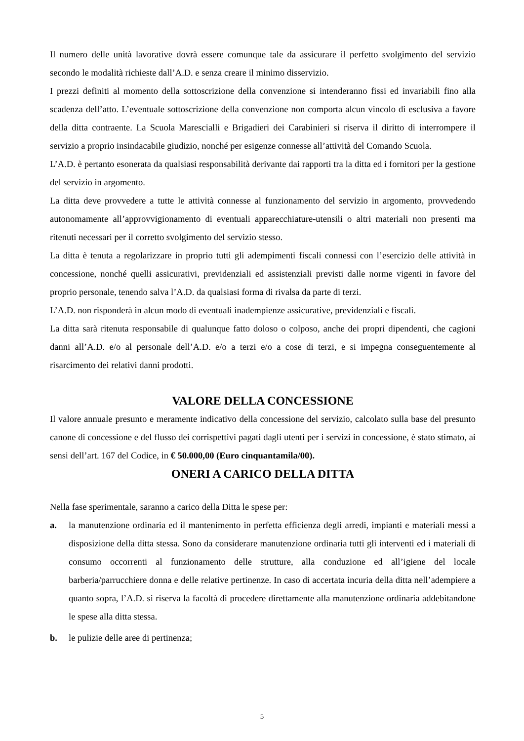Il numero delle unità lavorative dovrà essere comunque tale da assicurare il perfetto svolgimento del servizio secondo le modalità richieste dall’A.D. e senza creare il minimo disservizio.
I prezzi definiti al momento della sottoscrizione della convenzione si intenderanno fissi ed invariabili fino alla scadenza dell’atto. L’eventuale sottoscrizione della convenzione non comporta alcun vincolo di esclusiva a favore della ditta contraente. La Scuola Marescialli e Brigadieri dei Carabinieri si riserva il diritto di interrompere il servizio a proprio insindacabile giudizio, nonché per esigenze connesse all’attività del Comando Scuola.
L’A.D. è pertanto esonerata da qualsiasi responsabilità derivante dai rapporti tra la ditta ed i fornitori per la gestione del servizio in argomento.
La ditta deve provvedere a tutte le attività connesse al funzionamento del servizio in argomento, provvedendo autonomamente all’approvvigionamento di eventuali apparecchiature-utensili o altri materiali non presenti ma ritenuti necessari per il corretto svolgimento del servizio stesso.
La ditta è tenuta a regolarizzare in proprio tutti gli adempimenti fiscali connessi con l’esercizio delle attività in concessione, nonché quelli assicurativi, previdenziali ed assistenziali previsti dalle norme vigenti in favore del proprio personale, tenendo salva l’A.D. da qualsiasi forma di rivalsa da parte di terzi.
L’A.D. non risponderà in alcun modo di eventuali inadempienze assicurative, previdenziali e fiscali.
La ditta sarà ritenuta responsabile di qualunque fatto doloso o colposo, anche dei propri dipendenti, che cagioni danni all’A.D. e/o al personale dell’A.D. e/o a terzi e/o a cose di terzi, e si impegna conseguentemente al risarcimento dei relativi danni prodotti.
VALORE DELLA CONCESSIONE
Il valore annuale presunto e meramente indicativo della concessione del servizio, calcolato sulla base del presunto canone di concessione e del flusso dei corrispettivi pagati dagli utenti per i servizi in concessione, è stato stimato, ai sensi dell’art. 167 del Codice, in € 50.000,00 (Euro cinquantamila/00).
ONERI A CARICO DELLA DITTA
Nella fase sperimentale, saranno a carico della Ditta le spese per:
a. la manutenzione ordinaria ed il mantenimento in perfetta efficienza degli arredi, impianti e materiali messi a disposizione della ditta stessa. Sono da considerare manutenzione ordinaria tutti gli interventi ed i materiali di consumo occorrenti al funzionamento delle strutture, alla conduzione ed all’igiene del locale barberia/parrucchiere donna e delle relative pertinenze. In caso di accertata incuria della ditta nell’adempiere a quanto sopra, l’A.D. si riserva la facoltà di procedere direttamente alla manutenzione ordinaria addebitandone le spese alla ditta stessa.
b. le pulizie delle aree di pertinenza;
5